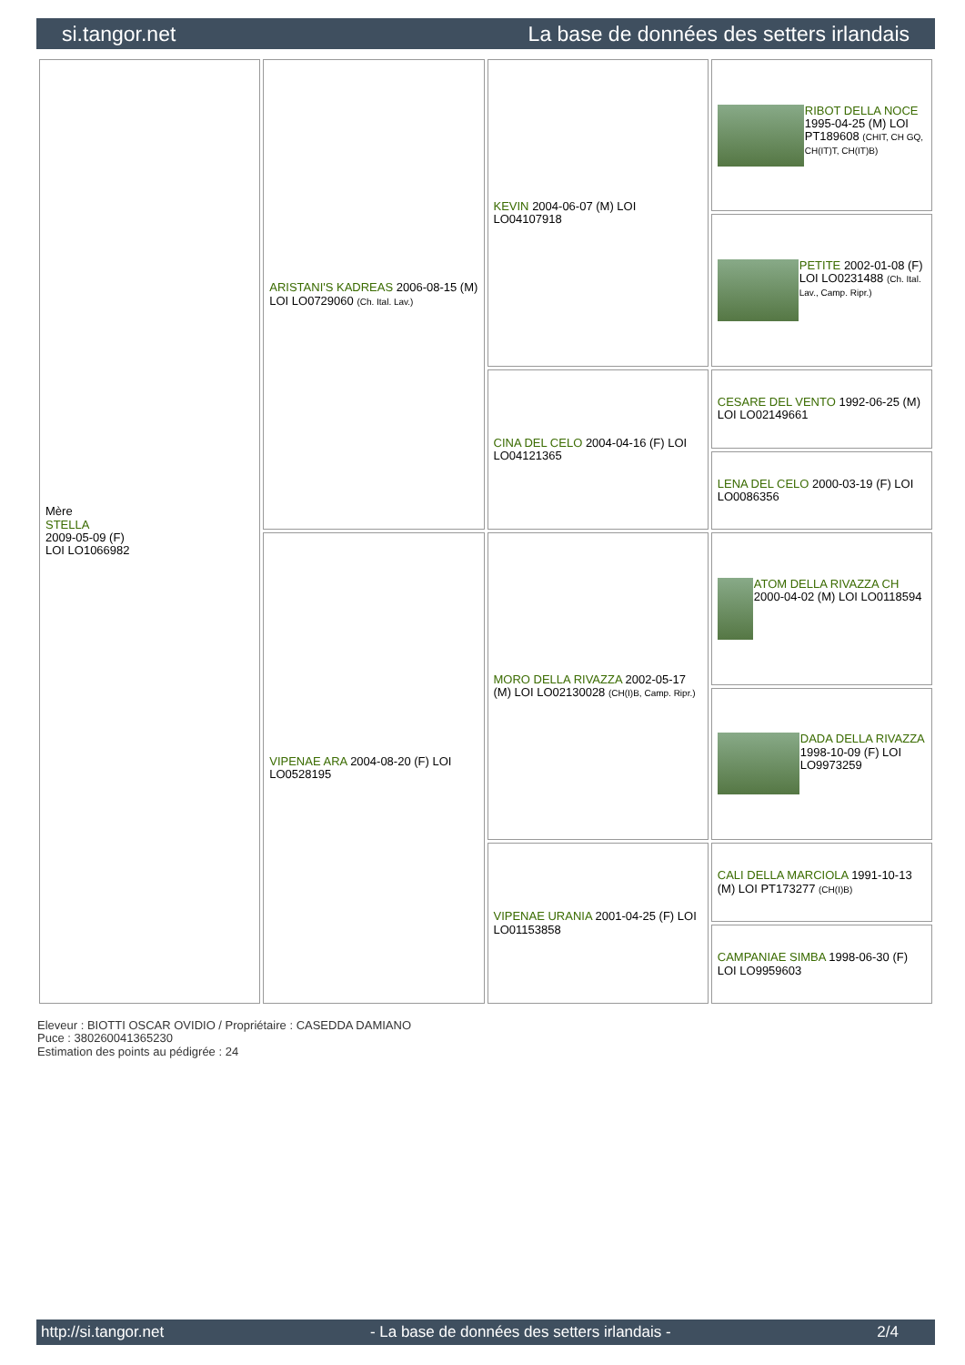si.tangor.net La base de données des setters irlandais
| Mère STELLA 2009-05-09 (F) LOI LO1066982 | ARISTANI'S KADREAS 2006-08-15 (M) LOI LO0729060 (Ch. Ital. Lav.) | KEVIN 2004-06-07 (M) LOI LO04107918 | RIBOT DELLA NOCE 1995-04-25 (M) LOI PT189608 (CHIT, CH GQ, CH(IT)T, CH(IT)B) |
| | | | PETITE 2002-01-08 (F) LOI LO0231488 (Ch. Ital. Lav., Camp. Ripr.) |
| | | CINA DEL CELO 2004-04-16 (F) LOI LO04121365 | CESARE DEL VENTO 1992-06-25 (M) LOI LO02149661 |
| | | | LENA DEL CELO 2000-03-19 (F) LOI LO0086356 |
| | VIPENAE ARA 2004-08-20 (F) LOI LO0528195 | MORO DELLA RIVAZZA 2002-05-17 (M) LOI LO02130028 (CH(I)B, Camp. Ripr.) | ATOM DELLA RIVAZZA CH 2000-04-02 (M) LOI LO0118594 |
| | | | DADA DELLA RIVAZZA 1998-10-09 (F) LOI LO9973259 |
| | | VIPENAE URANIA 2001-04-25 (F) LOI LO01153858 | CALI DELLA MARCIOLA 1991-10-13 (M) LOI PT173277 (CH(I)B) |
| | | | CAMPANIAE SIMBA 1998-06-30 (F) LOI LO9959603 |
Eleveur : BIOTTI OSCAR OVIDIO / Propriétaire : CASEDDA DAMIANO
Puce : 380260041365230
Estimation des points au pédigrée : 24
http://si.tangor.net - La base de données des setters irlandais - 2/4